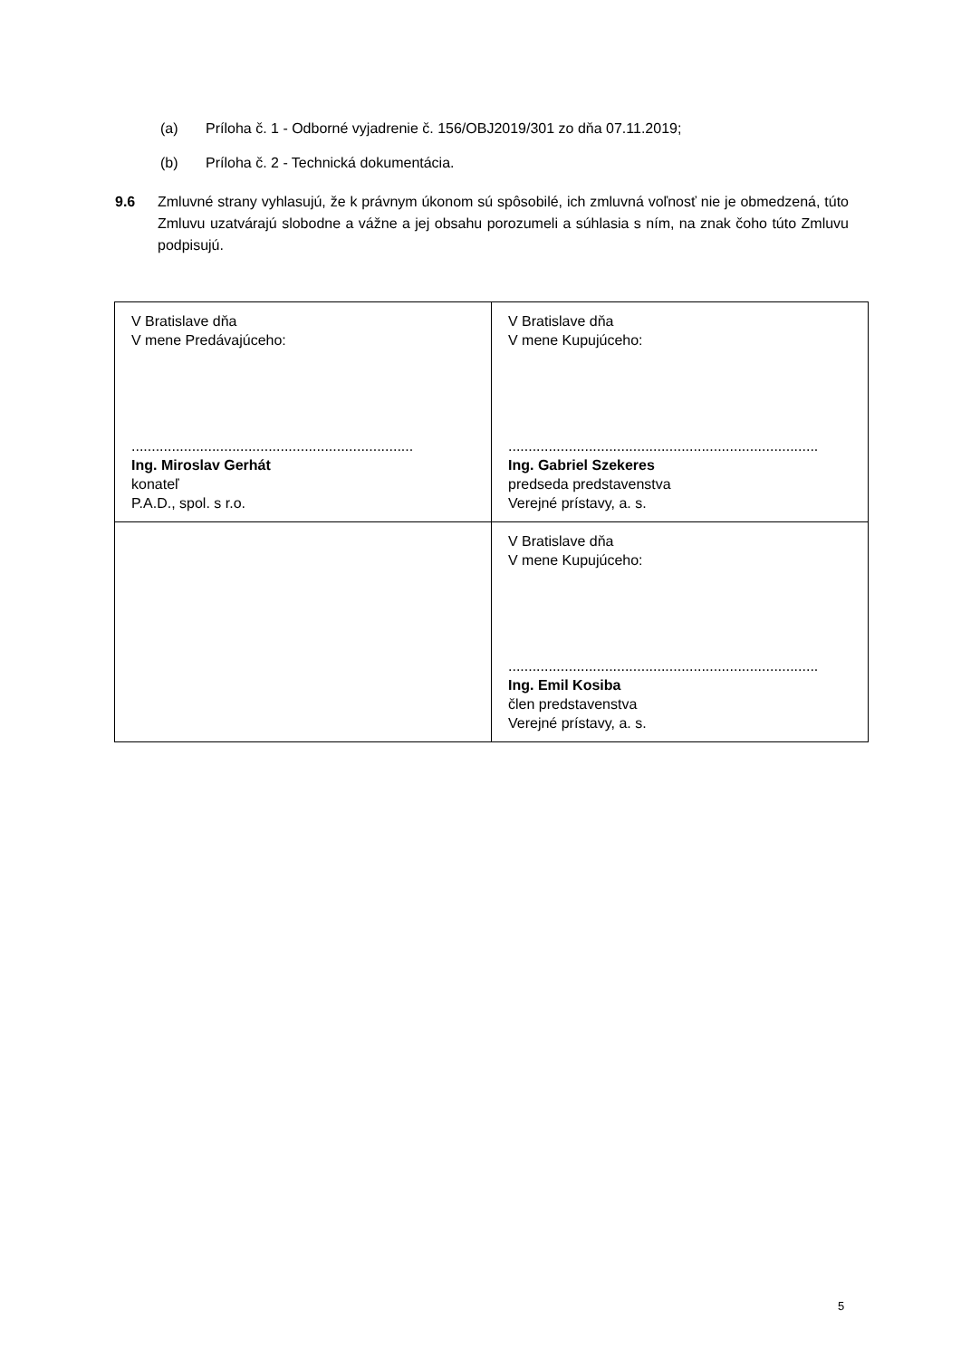(a) Príloha č. 1 - Odborné vyjadrenie č. 156/OBJ2019/301 zo dňa 07.11.2019;
(b) Príloha č. 2 - Technická dokumentácia.
9.6 Zmluvné strany vyhlasujú, že k právnym úkonom sú spôsobilé, ich zmluvná voľnosť nie je obmedzená, túto Zmluvu uzatvárajú slobodne a vážne a jej obsahu porozumeli a súhlasia s ním, na znak čoho túto Zmluvu podpisujú.
| V Bratislave dňa V mene Predávajúceho: ...................................................................... Ing. Miroslav Gerhát konateľ P.A.D., spol. s r.o. | V Bratislave dňa V mene Kupujúceho: ............................................................................. Ing. Gabriel Szekeres predseda predstavenstva Verejné prístavy, a. s. |
| | V Bratislave dňa V mene Kupujúceho: ............................................................................. Ing. Emil Kosiba člen predstavenstva Verejné prístavy, a. s. |
5